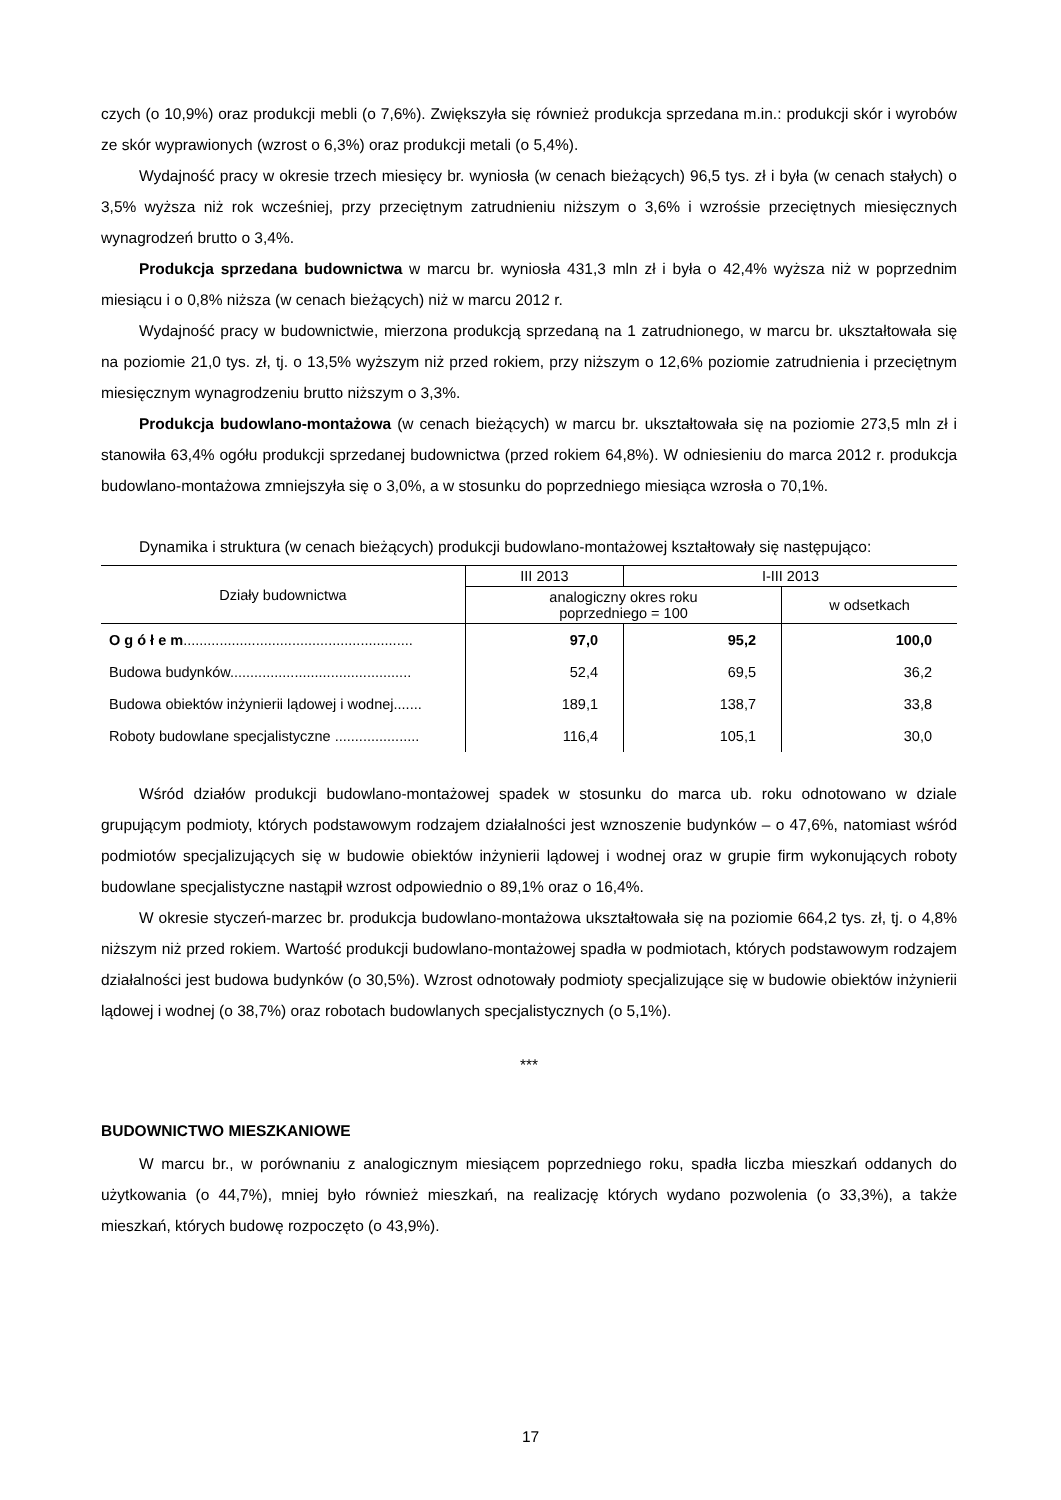czych (o 10,9%) oraz produkcji mebli (o 7,6%). Zwiększyła się również produkcja sprzedana m.in.: produkcji skór i wyrobów ze skór wyprawionych (wzrost o 6,3%) oraz produkcji metali (o 5,4%).
Wydajność pracy w okresie trzech miesięcy br. wyniosła (w cenach bieżących) 96,5 tys. zł i była (w cenach stałych) o 3,5% wyższa niż rok wcześniej, przy przeciętnym zatrudnieniu niższym o 3,6% i wzrośsie przeciętnych miesięcznych wynagrodzeń brutto o 3,4%.
Produkcja sprzedana budownictwa w marcu br. wyniosła 431,3 mln zł i była o 42,4% wyższa niż w poprzednim miesiącu i o 0,8% niższa (w cenach bieżących) niż w marcu 2012 r.
Wydajność pracy w budownictwie, mierzona produkcją sprzedaną na 1 zatrudnionego, w marcu br. ukształtowała się na poziomie 21,0 tys. zł, tj. o 13,5% wyższym niż przed rokiem, przy niższym o 12,6% poziomie zatrudnienia i przeciętnym miesięcznym wynagrodzeniu brutto niższym o 3,3%.
Produkcja budowlano-montażowa (w cenach bieżących) w marcu br. ukształtowała się na poziomie 273,5 mln zł i stanowiła 63,4% ogółu produkcji sprzedanej budownictwa (przed rokiem 64,8%). W odniesieniu do marca 2012 r. produkcja budowlano-montażowa zmniejszyła się o 3,0%, a w stosunku do poprzedniego miesiąca wzrosła o 70,1%.
Dynamika i struktura (w cenach bieżących) produkcji budowlano-montażowej kształtowały się następująco:
| Działy budownictwa | III 2013 | I-III 2013 | |
| --- | --- | --- | --- |
| | analogiczny okres roku poprzedniego = 100 | | w odsetkach |
| O g ó ł e m ......................................................... | 97,0 | 95,2 | 100,0 |
| Budowa budynków............................................. | 52,4 | 69,5 | 36,2 |
| Budowa obiektów inżynierii lądowej i wodnej....... | 189,1 | 138,7 | 33,8 |
| Roboty budowlane specjalistyczne ..................... | 116,4 | 105,1 | 30,0 |
Wśród działów produkcji budowlano-montażowej spadek w stosunku do marca ub. roku odnotowano w dziale grupującym podmioty, których podstawowym rodzajem działalności jest wznoszenie budynków – o 47,6%, natomiast wśród podmiotów specjalizujących się w budowie obiektów inżynierii lądowej i wodnej oraz w grupie firm wykonujących roboty budowlane specjalistyczne nastąpił wzrost odpowiednio o 89,1% oraz o 16,4%.
W okresie styczeń-marzec br. produkcja budowlano-montażowa ukształtowała się na poziomie 664,2 tys. zł, tj. o 4,8% niższym niż przed rokiem. Wartość produkcji budowlano-montażowej spadła w podmiotach, których podstawowym rodzajem działalności jest budowa budynków (o 30,5%). Wzrost odnotowały podmioty specjalizujące się w budowie obiektów inżynierii lądowej i wodnej (o 38,7%) oraz robotach budowlanych specjalistycznych (o 5,1%).
***
BUDOWNICTWO MIESZKANIOWE
W marcu br., w porównaniu z analogicznym miesiącem poprzedniego roku, spadła liczba mieszkań oddanych do użytkowania (o 44,7%), mniej było również mieszkań, na realizację których wydano pozwolenia (o 33,3%), a także mieszkań, których budowę rozpoczęto (o 43,9%).
17